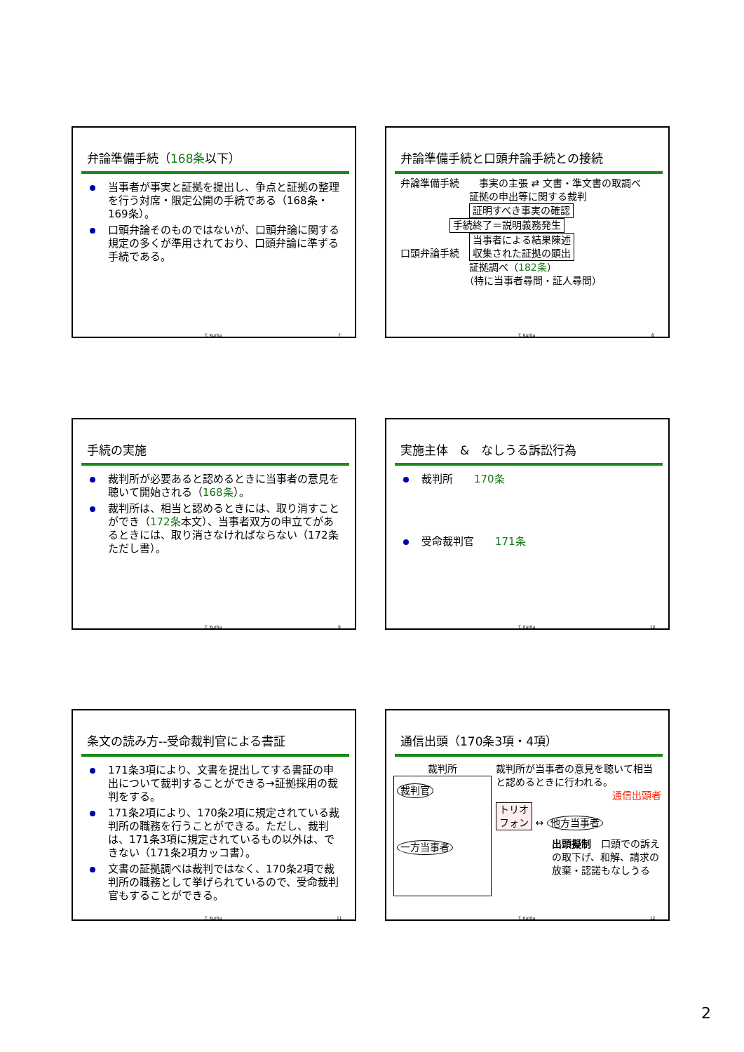弁論準備手続（168条以下）
当事者が事実と証拠を提出し、争点と証拠の整理を行う対席・限定公開の手続である（168条・169条）。
口頭弁論そのものではないが、口頭弁論に関する規定の多くが準用されており、口頭弁論に準ずる手続である。
T. Kurita 7
弁論準備手続と口頭弁論手続との接続
弁論準備手続　　事実の主張 ⇄ 文書・準文書の取調べ
　　　　　　　証拠の申出等に関する裁判
　　　　　　　証明すべき事実の確認
　　　　　手続終了＝説明義務発生
口頭弁論手続　当事者による結果陳述
収集された証拠の顕出
　　　　　　　証拠調べ（182条）
　　　　　　　（特に当事者尋問・証人尋問）
T. Kurita 8
手続の実施
裁判所が必要あると認めるときに当事者の意見を聴いて開始される（168条）。
裁判所は、相当と認めるときには、取り消すことができ（172条本文）、当事者双方の申立てがあるときには、取り消さなければならない（172条ただし書）。
T. Kurita 9
実施主体　&　なしうる訴訟行為
裁判所　　170条
受命裁判官　　171条
T. Kurita 10
条文の読み方--受命裁判官による書証
171条3項により、文書を提出してする書証の申出について裁判することができる→証拠採用の裁判をする。
171条2項により、170条2項に規定されている裁判所の職務を行うことができる。ただし、裁判は、171条3項に規定されているもの以外は、できない（171条2項カッコ書）。
文書の証拠調べは裁判ではなく、170条2項で裁判所の職務として挙げられているので、受命裁判官もすることができる。
T. Kurita 11
通信出頭（170条3項・4項）
裁判所
裁判官
一方当事者
裁判所が当事者の意見を聴いて相当と認めるときに行われる。
通信出頭者
トリオ
フォン ↔ 他方当事者
出頭擬制　口頭での訴えの取下げ、和解、請求の放棄・認諾もなしうる
T. Kurita 12
2